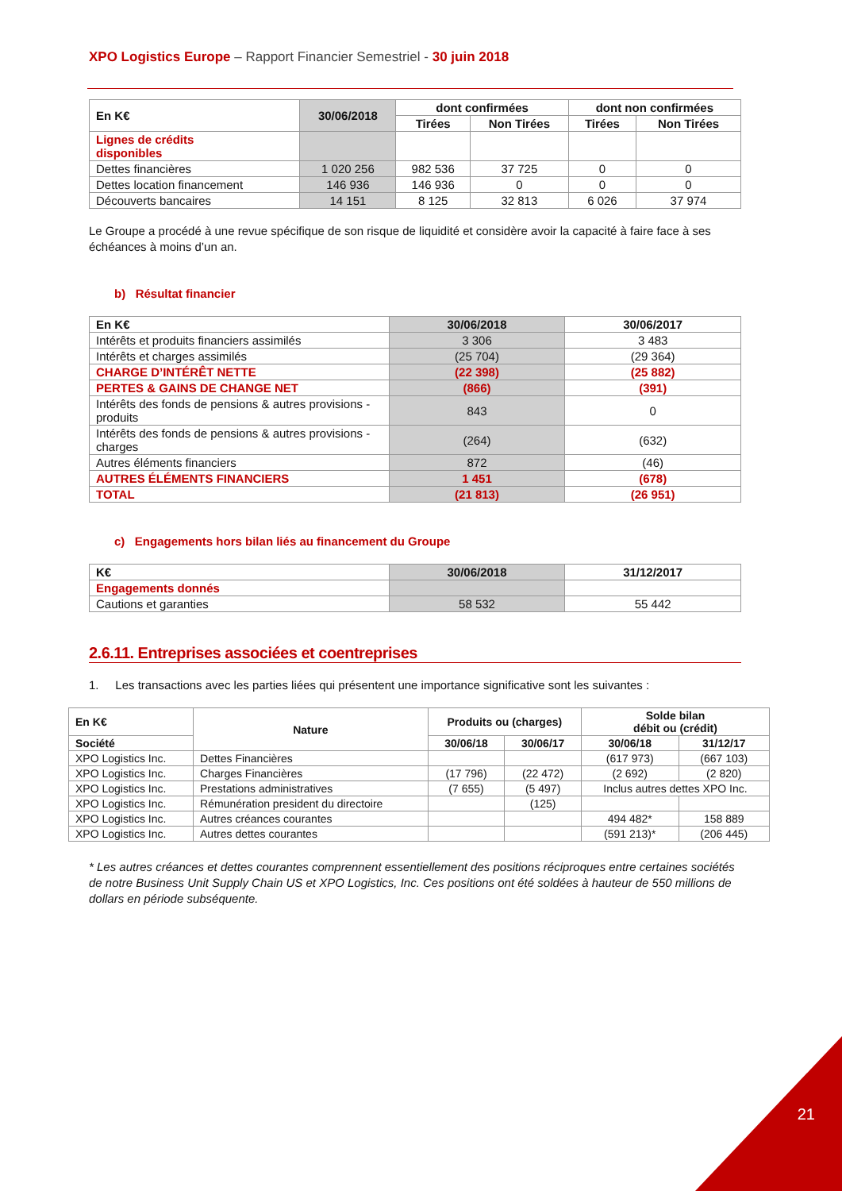XPO Logistics Europe – Rapport Financier Semestriel - 30 juin 2018
| En K€ | 30/06/2018 | dont confirmées | | dont non confirmées | |
| --- | --- | --- | --- | --- | --- |
| | | Tirées | Non Tirées | Tirées | Non Tirées |
| Lignes de crédits disponibles | | | | | |
| Dettes financières | 1 020 256 | 982 536 | 37 725 | 0 | 0 |
| Dettes location financement | 146 936 | 146 936 | 0 | 0 | 0 |
| Découverts bancaires | 14 151 | 8 125 | 32 813 | 6 026 | 37 974 |
Le Groupe a procédé à une revue spécifique de son risque de liquidité et considère avoir la capacité à faire face à ses échéances à moins d’un an.
b) Résultat financier
| En K€ | 30/06/2018 | 30/06/2017 |
| --- | --- | --- |
| Intérêts et produits financiers assimilés | 3 306 | 3 483 |
| Intérêts et charges assimilés | (25 704) | (29 364) |
| CHARGE D’INTÉRÊT NETTE | (22 398) | (25 882) |
| PERTES & GAINS DE CHANGE NET | (866) | (391) |
| Intérêts des fonds de pensions & autres provisions - produits | 843 | 0 |
| Intérêts des fonds de pensions & autres provisions - charges | (264) | (632) |
| Autres éléments financiers | 872 | (46) |
| AUTRES ÉLÉMENTS FINANCIERS | 1 451 | (678) |
| TOTAL | (21 813) | (26 951) |
c) Engagements hors bilan liés au financement du Groupe
| K€ | 30/06/2018 | 31/12/2017 |
| --- | --- | --- |
| Engagements donnés | | |
| Cautions et garanties | 58 532 | 55 442 |
2.6.11. Entreprises associées et coentreprises
1. Les transactions avec les parties liées qui présentent une importance significative sont les suivantes :
| En K€ | Nature | Produits ou (charges) | | Solde bilan débit ou (crédit) | |
| --- | --- | --- | --- | --- | --- |
| Société | | 30/06/18 | 30/06/17 | 30/06/18 | 31/12/17 |
| XPO Logistics Inc. | Dettes Financières | | | (617 973) | (667 103) |
| XPO Logistics Inc. | Charges Financières | (17 796) | (22 472) | (2 692) | (2 820) |
| XPO Logistics Inc. | Prestations administratives | (7 655) | (5 497) | Inclus autres dettes XPO Inc. | |
| XPO Logistics Inc. | Rémunération president du directoire | | (125) | | |
| XPO Logistics Inc. | Autres créances courantes | | | 494 482* | 158 889 |
| XPO Logistics Inc. | Autres dettes courantes | | | (591 213)* | (206 445) |
* Les autres créances et dettes courantes comprennent essentiellement des positions réciproques entre certaines sociétés de notre Business Unit Supply Chain US et XPO Logistics, Inc. Ces positions ont été soldées à hauteur de 550 millions de dollars en période subséquente.
21